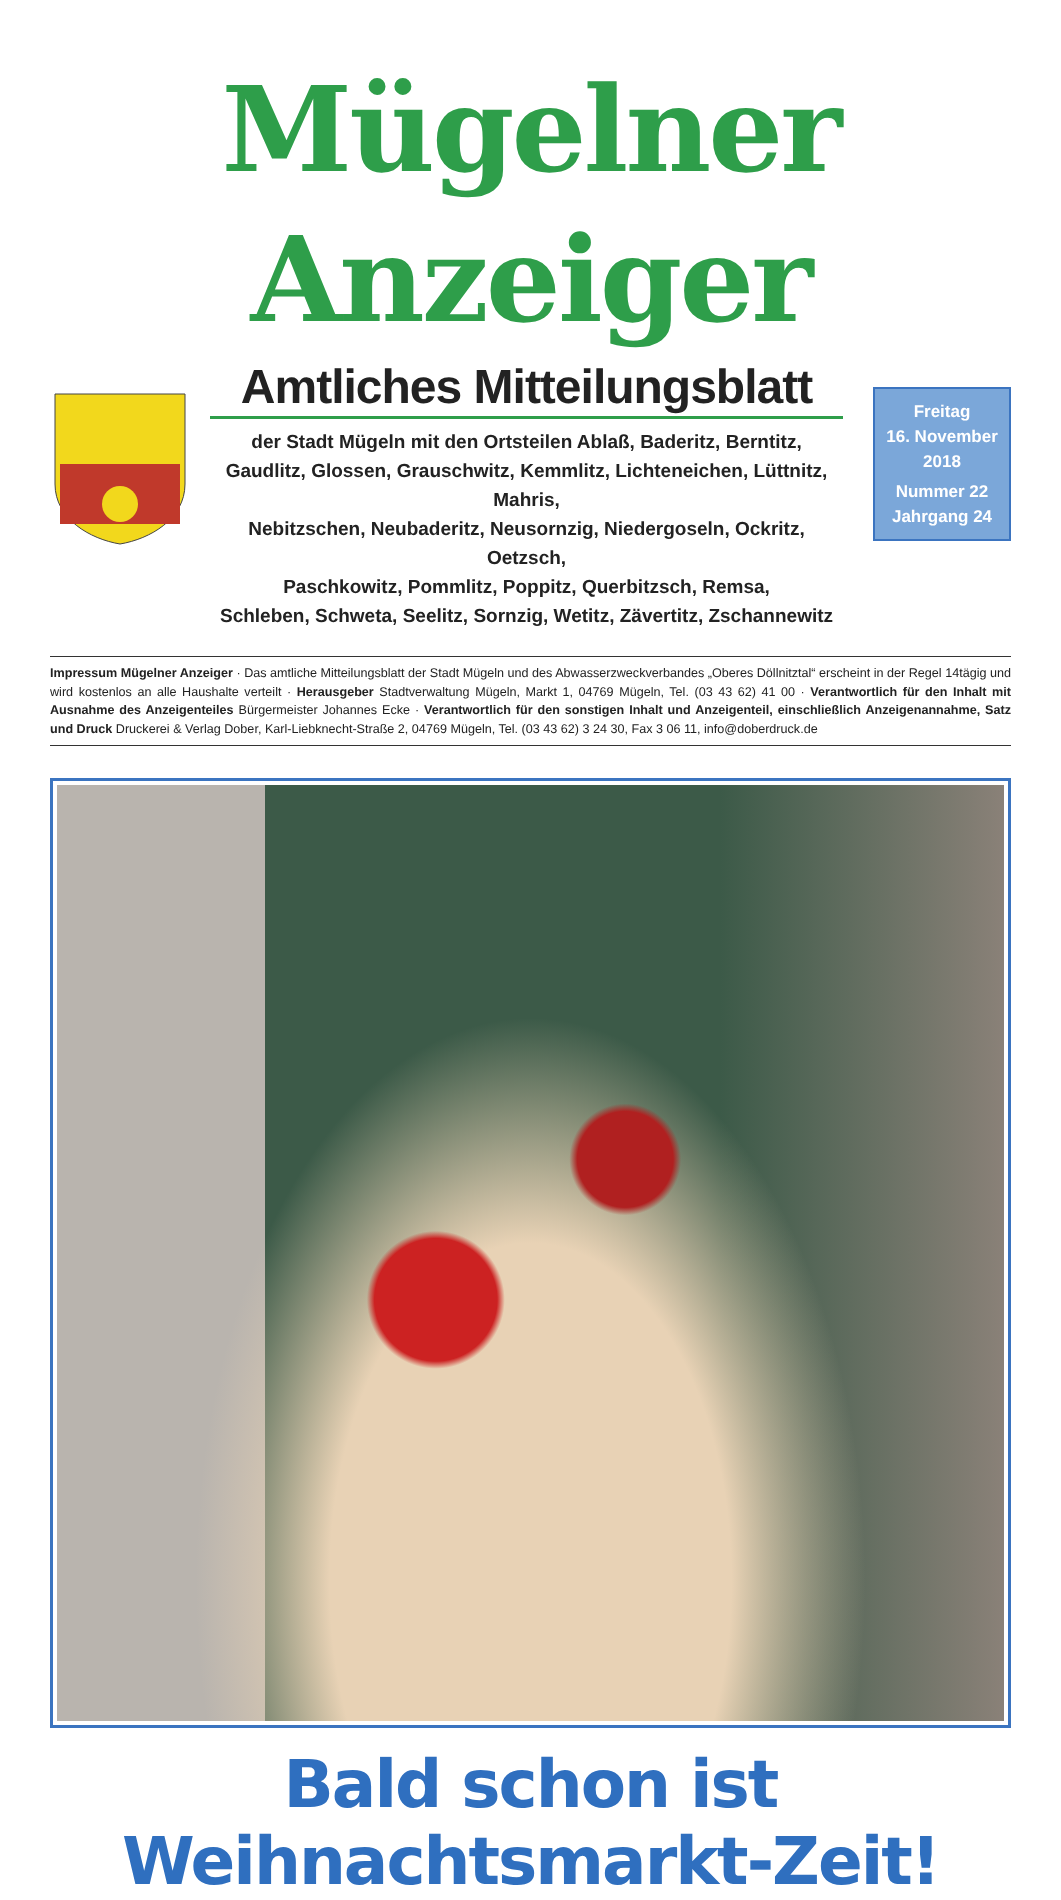Mügelner Anzeiger
Amtliches Mitteilungsblatt
der Stadt Mügeln mit den Ortsteilen Ablaß, Baderitz, Berntitz,
Gaudlitz, Glossen, Grauschwitz, Kemmlitz, Lichteneichen, Lüttnitz, Mahris,
Nebitzschen, Neubaderitz, Neusornzig, Niedergoseln, Ockritz, Oetzsch,
Paschkowitz, Pommlitz, Poppitz, Querbitzsch, Remsa,
Schleben, Schweta, Seelitz, Sornzig, Wetitz, Zävertitz, Zschannewitz
Freitag
16. November
2018
Nummer 22
Jahrgang 24
Impressum Mügelner Anzeiger · Das amtliche Mitteilungsblatt der Stadt Mügeln und des Abwasserzweckverbandes „Oberes Döllnitztal“ erscheint in der Regel 14tägig und wird kostenlos an alle Haushalte verteilt · Herausgeber Stadtverwaltung Mügeln, Markt 1, 04769 Mügeln, Tel. (03 43 62) 41 00 · Verantwortlich für den Inhalt mit Ausnahme des Anzeigenteiles Bürgermeister Johannes Ecke · Verantwortlich für den sonstigen Inhalt und Anzeigenteil, einschließlich Anzeigenannahme, Satz und Druck Druckerei & Verlag Dober, Karl-Liebknecht-Straße 2, 04769 Mügeln, Tel. (03 43 62) 3 24 30, Fax 3 06 11, info@doberdruck.de
Bald schon ist Weihnachtsmarkt-Zeit!